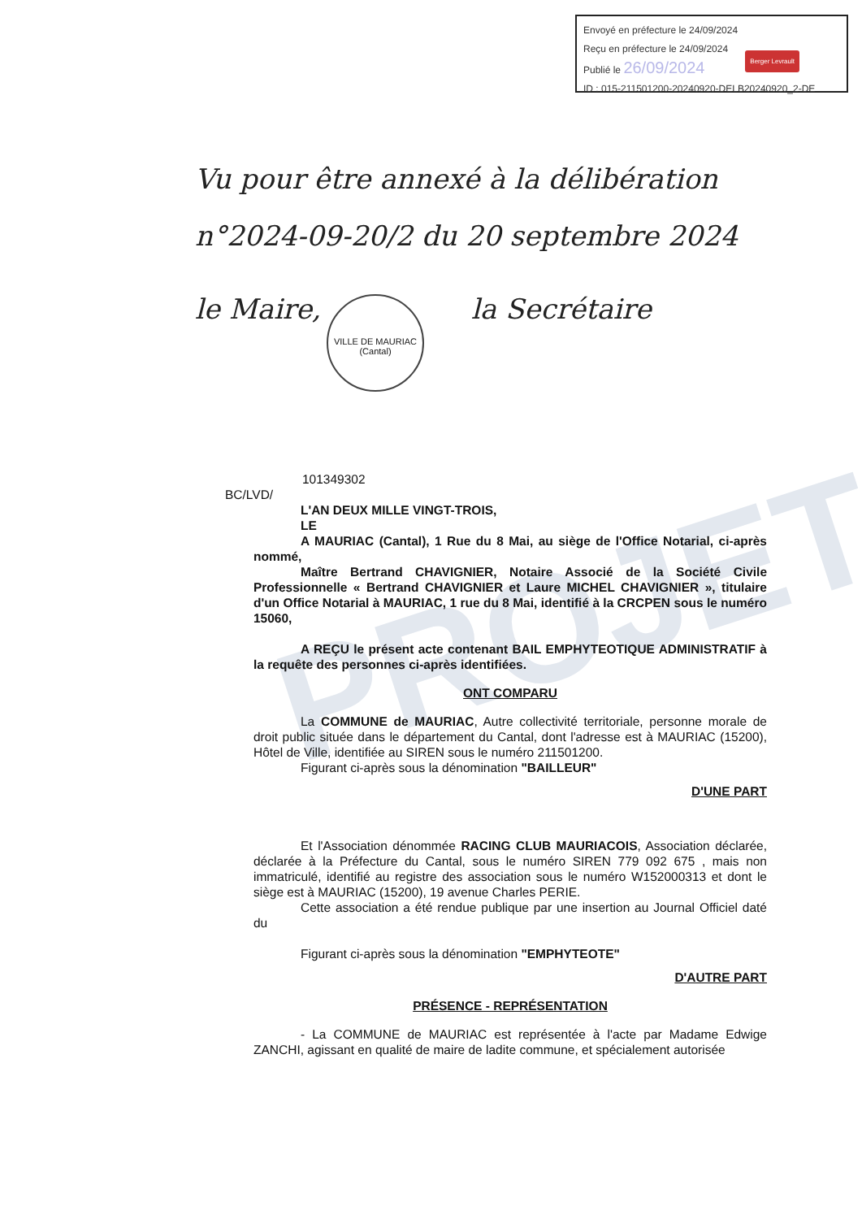PROJET
Envoyé en préfecture le 24/09/2024
Reçu en préfecture le 24/09/2024
Publié le 26/09/2024
Berger Levrault
ID : 015-211501200-20240920-DELB20240920_2-DE
Vu pour être annexé à la délibération
n°2024-09-20/2 du 20 septembre 2024
le Maire, la Secrétaire
VILLE DE MAURIAC
(Cantal)
101349302
BC/LVD/
L'AN DEUX MILLE VINGT-TROIS,
LE
A MAURIAC (Cantal), 1 Rue du 8 Mai, au siège de l'Office Notarial, ci-après nommé,
Maître Bertrand CHAVIGNIER, Notaire Associé de la Société Civile Professionnelle « Bertrand CHAVIGNIER et Laure MICHEL CHAVIGNIER », titulaire d'un Office Notarial à MAURIAC, 1 rue du 8 Mai, identifié à la CRCPEN sous le numéro 15060,
A REÇU le présent acte contenant BAIL EMPHYTEOTIQUE ADMINISTRATIF à la requête des personnes ci-après identifiées.
ONT COMPARU
La COMMUNE de MAURIAC, Autre collectivité territoriale, personne morale de droit public située dans le département du Cantal, dont l'adresse est à MAURIAC (15200), Hôtel de Ville, identifiée au SIREN sous le numéro 211501200.
Figurant ci-après sous la dénomination "BAILLEUR"
D'UNE PART
Et l'Association dénommée RACING CLUB MAURIACOIS, Association déclarée, déclarée à la Préfecture du Cantal, sous le numéro SIREN 779 092 675 , mais non immatriculé, identifié au registre des association sous le numéro W152000313 et dont le siège est à MAURIAC (15200), 19 avenue Charles PERIE.
Cette association a été rendue publique par une insertion au Journal Officiel daté du
Figurant ci-après sous la dénomination "EMPHYTEOTE"
D'AUTRE PART
PRÉSENCE - REPRÉSENTATION
- La COMMUNE de MAURIAC est représentée à l'acte par Madame Edwige ZANCHI, agissant en qualité de maire de ladite commune, et spécialement autorisée